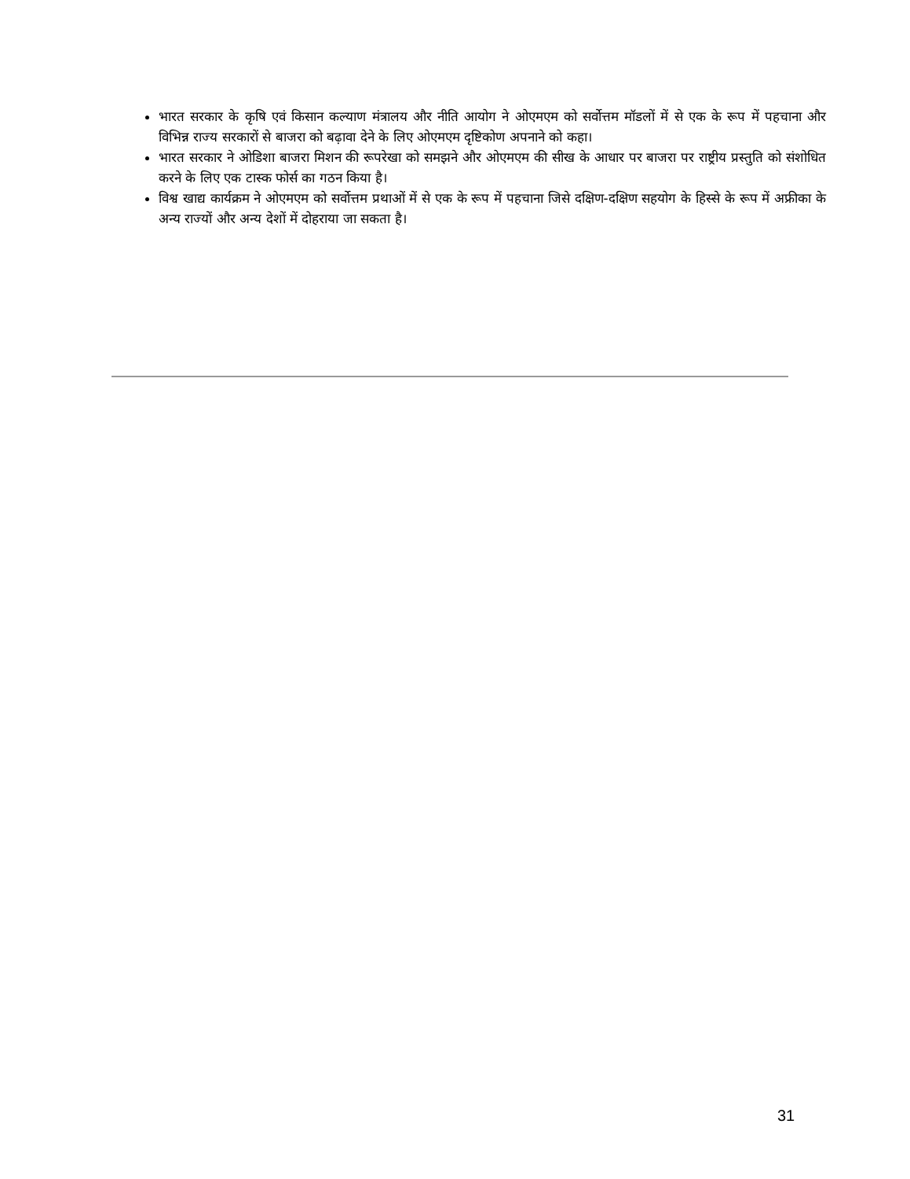भारत सरकार के कृषि एवं किसान कल्याण मंत्रालय और नीति आयोग ने ओएमएम को सर्वोत्तम मॉडलों में से एक के रूप में पहचाना और विभिन्न राज्य सरकारों से बाजरा को बढ़ावा देने के लिए ओएमएम दृष्टिकोण अपनाने को कहा।
भारत सरकार ने ओडिशा बाजरा मिशन की रूपरेखा को समझने और ओएमएम की सीख के आधार पर बाजरा पर राष्ट्रीय प्रस्तुति को संशोधित करने के लिए एक टास्क फोर्स का गठन किया है।
विश्व खाद्य कार्यक्रम ने ओएमएम को सर्वोत्तम प्रथाओं में से एक के रूप में पहचाना जिसे दक्षिण-दक्षिण सहयोग के हिस्से के रूप में अफ्रीका के अन्य राज्यों और अन्य देशों में दोहराया जा सकता है।
31